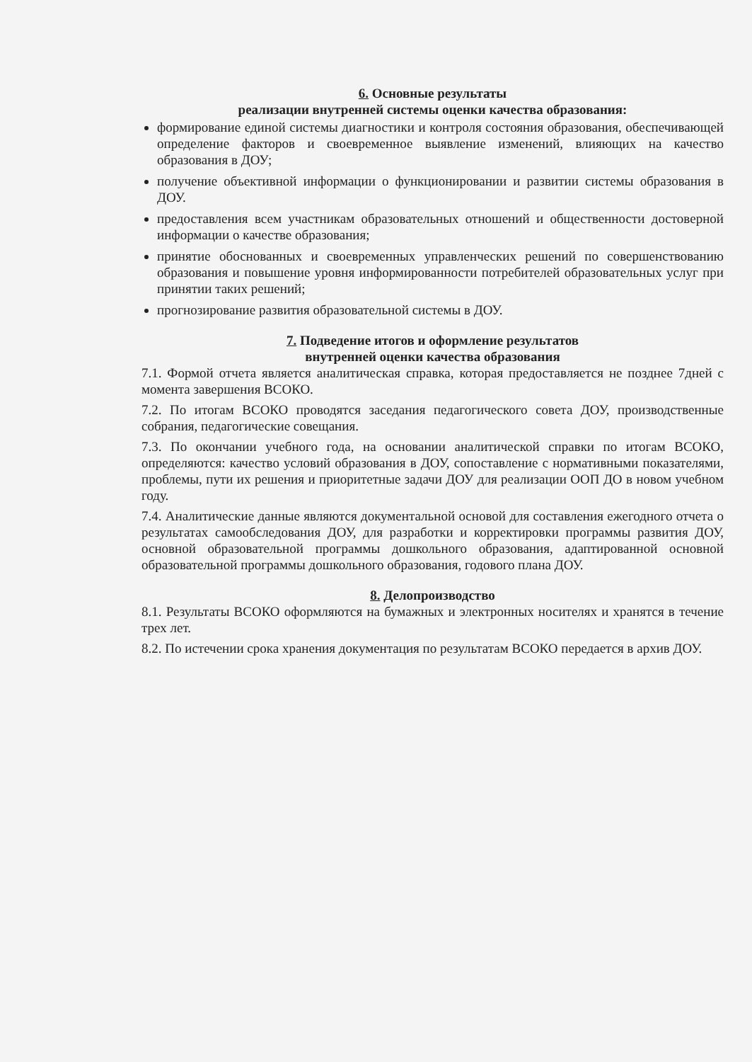6. Основные результаты
реализации внутренней системы оценки качества образования:
формирование единой системы диагностики и контроля состояния образования, обеспечивающей определение факторов и своевременное выявление изменений, влияющих на качество образования в ДОУ;
получение объективной информации о функционировании и развитии системы образования в ДОУ.
предоставления всем участникам образовательных отношений и общественности достоверной информации о качестве образования;
принятие обоснованных и своевременных управленческих решений по совершенствованию образования и повышение уровня информированности потребителей образовательных услуг при принятии таких решений;
прогнозирование развития образовательной системы в ДОУ.
7. Подведение итогов и оформление результатов
внутренней оценки качества образования
7.1. Формой отчета является аналитическая справка, которая предоставляется не позднее 7дней с момента завершения ВСОКО.
7.2. По итогам ВСОКО проводятся заседания педагогического совета ДОУ, производственные собрания, педагогические совещания.
7.3. По окончании учебного года, на основании аналитической справки по итогам ВСОКО, определяются: качество условий образования в ДОУ, сопоставление с нормативными показателями, проблемы, пути их решения и приоритетные задачи ДОУ для реализации ООП ДО в новом учебном году.
7.4. Аналитические данные являются документальной основой для составления ежегодного отчета о результатах самообследования ДОУ, для разработки и корректировки программы развития ДОУ, основной образовательной программы дошкольного образования, адаптированной основной образовательной программы дошкольного образования, годового плана ДОУ.
8. Делопроизводство
8.1. Результаты ВСОКО оформляются на бумажных и электронных носителях и хранятся в течение трех лет.
8.2. По истечении срока хранения документация по результатам ВСОКО передается в архив ДОУ.